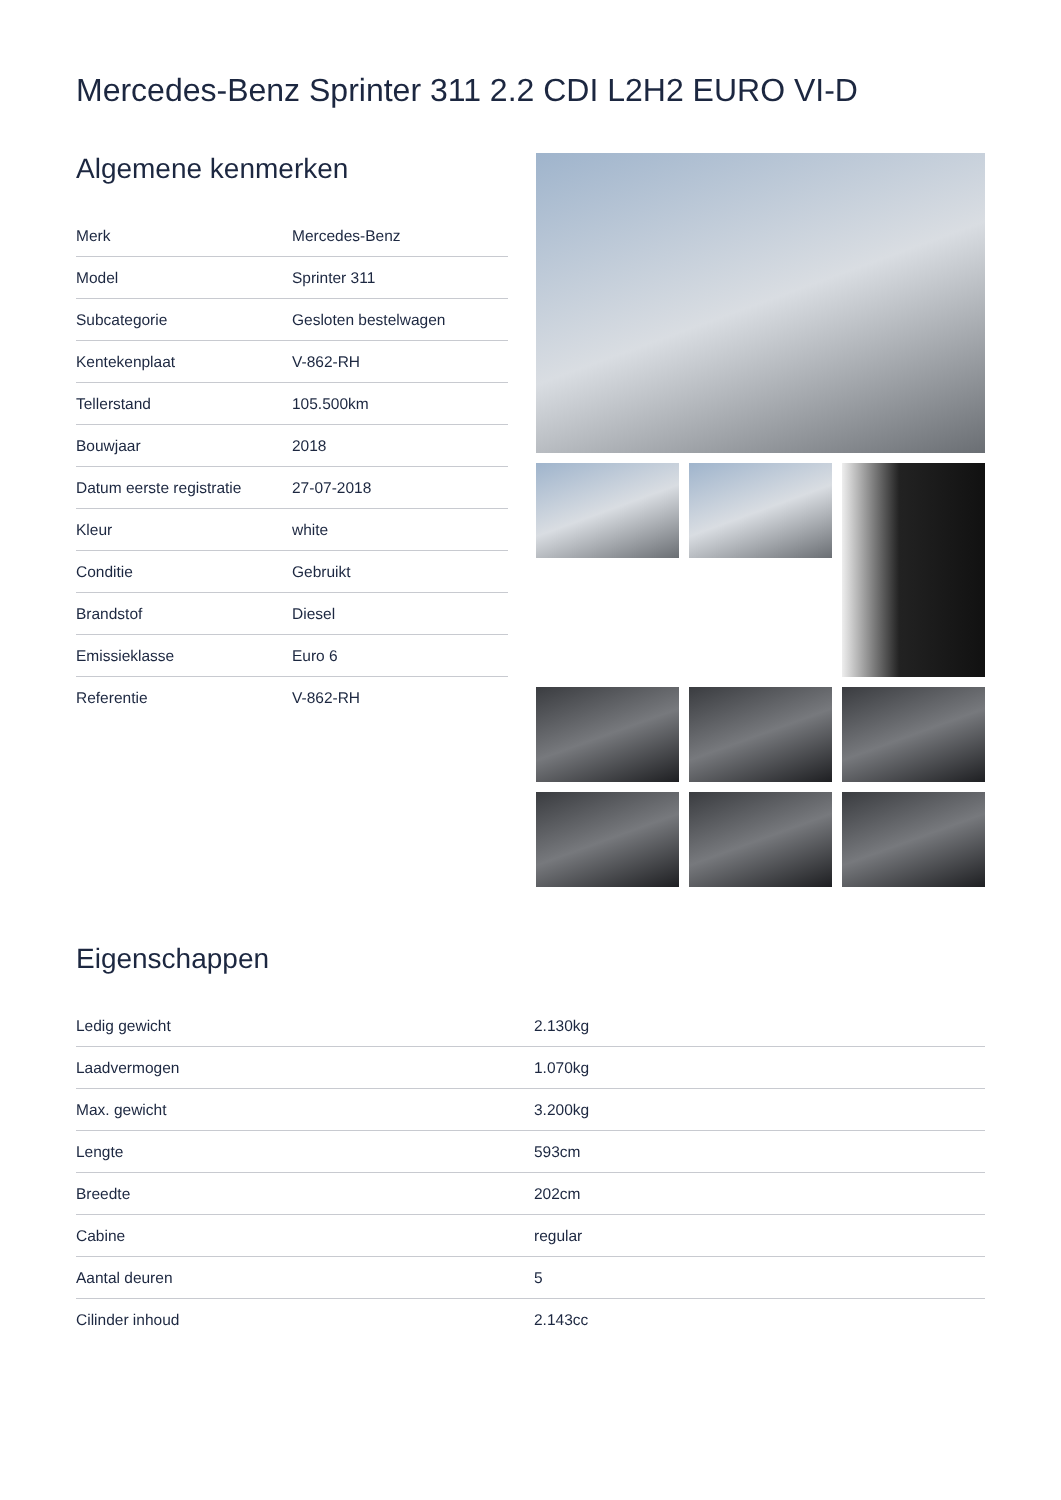Mercedes-Benz Sprinter 311 2.2 CDI L2H2 EURO VI-D
Algemene kenmerken
| Merk | Mercedes-Benz |
| Model | Sprinter 311 |
| Subcategorie | Gesloten bestelwagen |
| Kentekenplaat | V-862-RH |
| Tellerstand | 105.500km |
| Bouwjaar | 2018 |
| Datum eerste registratie | 27-07-2018 |
| Kleur | white |
| Conditie | Gebruikt |
| Brandstof | Diesel |
| Emissieklasse | Euro 6 |
| Referentie | V-862-RH |
Eigenschappen
| Ledig gewicht | 2.130kg |
| Laadvermogen | 1.070kg |
| Max. gewicht | 3.200kg |
| Lengte | 593cm |
| Breedte | 202cm |
| Cabine | regular |
| Aantal deuren | 5 |
| Cilinder inhoud | 2.143cc |